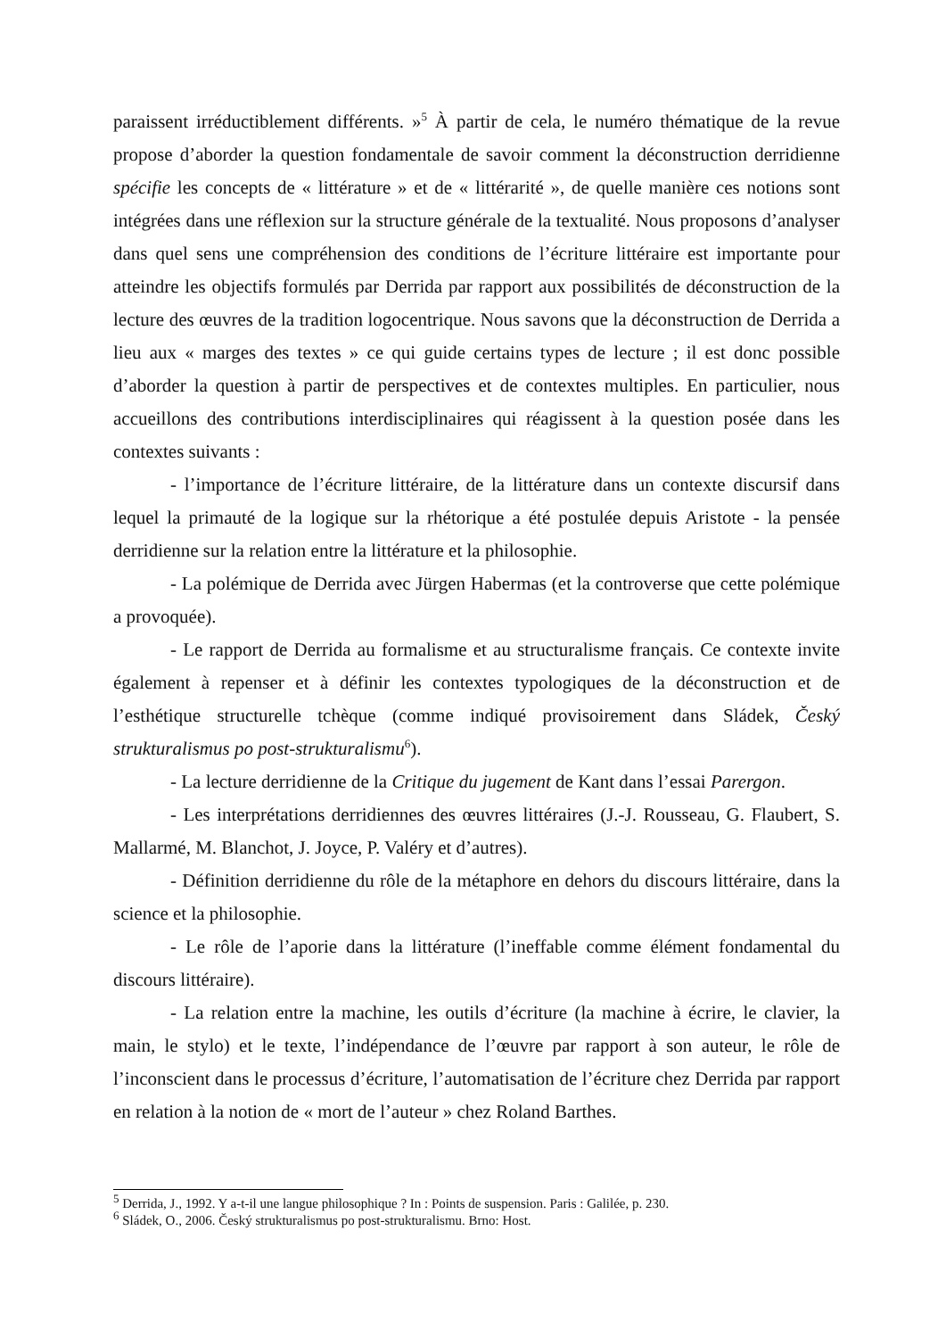paraissent irréductiblement différents. »<sup>5</sup> À partir de cela, le numéro thématique de la revue propose d’aborder la question fondamentale de savoir comment la déconstruction derridienne spécifie les concepts de « littérature » et de « littérarité », de quelle manière ces notions sont intégrées dans une réflexion sur la structure générale de la textualité. Nous proposons d’analyser dans quel sens une compréhension des conditions de l’écriture littéraire est importante pour atteindre les objectifs formulés par Derrida par rapport aux possibilités de déconstruction de la lecture des œuvres de la tradition logocentrique. Nous savons que la déconstruction de Derrida a lieu aux « marges des textes » ce qui guide certains types de lecture ; il est donc possible d’aborder la question à partir de perspectives et de contextes multiples. En particulier, nous accueillons des contributions interdisciplinaires qui réagissent à la question posée dans les contextes suivants :
- l’importance de l’écriture littéraire, de la littérature dans un contexte discursif dans lequel la primauté de la logique sur la rhétorique a été postulée depuis Aristote - la pensée derridienne sur la relation entre la littérature et la philosophie.
- La polémique de Derrida avec Jürgen Habermas (et la controverse que cette polémique a provoquée).
- Le rapport de Derrida au formalisme et au structuralisme français. Ce contexte invite également à repenser et à définir les contextes typologiques de la déconstruction et de l’esthétique structurelle tchèque (comme indiqué provisoirement dans Sládek, Český strukturalismus po post-strukturalismu<sup>6</sup>).
- La lecture derridienne de la Critique du jugement de Kant dans l’essai Parergon.
- Les interprétations derridiennes des œuvres littéraires (J.-J. Rousseau, G. Flaubert, S. Mallarmé, M. Blanchot, J. Joyce, P. Valéry et d’autres).
- Définition derridienne du rôle de la métaphore en dehors du discours littéraire, dans la science et la philosophie.
- Le rôle de l’aporie dans la littérature (l’ineffable comme élément fondamental du discours littéraire).
- La relation entre la machine, les outils d’écriture (la machine à écrire, le clavier, la main, le stylo) et le texte, l’indépendance de l’œuvre par rapport à son auteur, le rôle de l’inconscient dans le processus d’écriture, l’automatisation de l’écriture chez Derrida par rapport en relation à la notion de « mort de l’auteur » chez Roland Barthes.
<sup>5</sup> Derrida, J., 1992. Y a-t-il une langue philosophique ? In : Points de suspension. Paris : Galilée, p. 230.
<sup>6</sup> Sládek, O., 2006. Český strukturalismus po post-strukturalismu. Brno: Host.